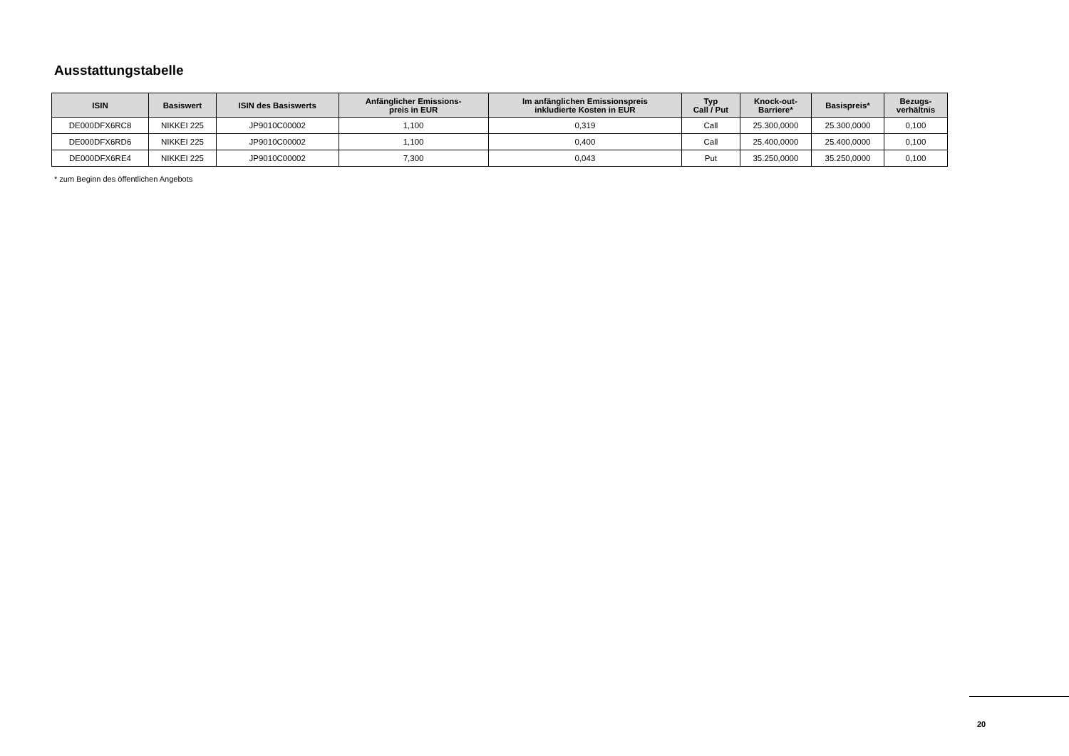Ausstattungstabelle
| ISIN | Basiswert | ISIN des Basiswerts | Anfänglicher Emissions- preis in EUR | Im anfänglichen Emissionspreis inkludierte Kosten in EUR | Typ Call / Put | Knock-out- Barriere* | Basispreis* | Bezugs- verhältnis |
| --- | --- | --- | --- | --- | --- | --- | --- | --- |
| DE000DFX6RC8 | NIKKEI 225 | JP9010C00002 | 1,100 | 0,319 | Call | 25.300,0000 | 25.300,0000 | 0,100 |
| DE000DFX6RD6 | NIKKEI 225 | JP9010C00002 | 1,100 | 0,400 | Call | 25.400,0000 | 25.400,0000 | 0,100 |
| DE000DFX6RE4 | NIKKEI 225 | JP9010C00002 | 7,300 | 0,043 | Put | 35.250,0000 | 35.250,0000 | 0,100 |
* zum Beginn des öffentlichen Angebots
20